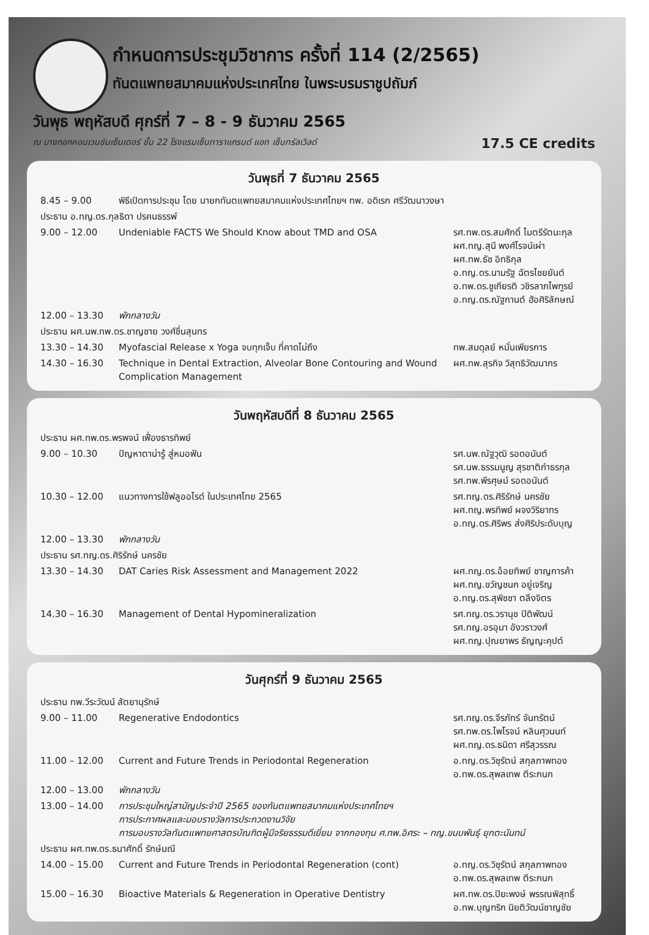กำหนดการประชุมวิชาการ ครั้งที่ 114 (2/2565)
ทันตแพทยสมาคมแห่งประเทศไทย ในพระบรมราชูปถัมภ์
วันพุธ พฤหัสบดี ศุกร์ที่ 7 – 8 - 9 ธันวาคม 2565
ณ บางกอกคอนเวนชันเซ็นเตอร์ ชั้น 22 โรงแรมเซ็นทาราแกรนด์ แอท เซ็นทรัลเวิลด์ 17.5 CE credits
วันพุธที่ 7 ธันวาคม 2565
| 8.45 – 9.00 | พิธีเปิดการประชุม โดย นายกทันตแพทยสมาคมแห่งประเทศไทยฯ ทพ. อดิเรก ศรีวัฒนาวงษา | |
| ประธาน อ.ทญ.ดร.กุลธิดา ปรคนธรรพ์ | | |
| 9.00 – 12.00 | Undeniable FACTS We Should Know about TMD and OSA | รศ.ทพ.ดร.สมศักดิ์ ไมตรีรัตนะกุล ผศ.ทญ.สุนี พงศ์โรจน์เผ่า ผศ.ทพ.ธัช อิทธิกุล อ.ทญ.ดร.นามรัฐ ฉัตรไชยยันต์ อ.ทพ.ดร.ชูเกียรติ วชิรลาภไพฑูรย์ อ.ทญ.ดร.ณัฐกานต์ ฮัอศิริลักษณ์ |
| 12.00 – 13.30 | พักกลางวัน | |
| ประธาน ผศ.นพ.ทพ.ดร.ชาญชาย วงศ์ชื่นสุนทร | | |
| 13.30 – 14.30 | Myofascial Release x Yoga จบทุกเจ็บ ที่คาดไม่ถึง | ทพ.สมดุลย์ หมั่นเพียรการ |
| 14.30 – 16.30 | Technique in Dental Extraction, Alveolar Bone Contouring and Wound Complication Management | ผศ.ทพ.สุรกิจ วิสุทธิวัฒนากร |
วันพฤหัสบดีที่ 8 ธันวาคม 2565
| ประธาน ผศ.ทพ.ดร.พรพจน์ เฟื่องธารทิพย์ | | |
| 9.00 – 10.30 | ปัญหาตาน่ารู้ สู่หมอฟัน | รศ.นพ.ณัฐวุฒิ รอดอนันต์ รศ.นพ.ธรรมนูญ สุรชาติกำธรกุล รศ.ทพ.พีรศุษม์ รอดอนันต์ |
| 10.30 – 12.00 | แนวทางการใช้ฟลูออไรด์ ในประเทศไทย 2565 | รศ.ทญ.ดร.ศิริรักษ์ นครชัย ผศ.ทญ.พรทิพย์ ผจงวิริยาทร อ.ทญ.ดร.ศิริพร ส่งศิริประดับบุญ |
| 12.00 – 13.30 | พักกลางวัน | |
| ประธาน รศ.ทญ.ดร.ศิริรักษ์ นครชัย | | |
| 13.30 – 14.30 | DAT Caries Risk Assessment and Management 2022 | ผศ.ทญ.ดร.อ้อยทิพย์ ชาญการค้า ผศ.ทญ.ขวัญชนก อยู่เจริญ อ.ทญ.ดร.สุพิชชา ตลึงจิตร |
| 14.30 – 16.30 | Management of Dental Hypomineralization | รศ.ทญ.ดร.วรานุช ปิติพัฒน์ รศ.ทญ.อรอุมา อังวราวงศ์ ผศ.ทญ.ปุณยาพร ธัญญะคุปต์ |
วันศุกร์ที่ 9 ธันวาคม 2565
| ประธาน ทพ.วีระวัฒน์ สัตยานุรักษ์ | | |
| 9.00 – 11.00 | Regenerative Endodontics | รศ.ทญ.ดร.จีรภัทร์ จันทรัตน์ รศ.ทพ.ดร.ไพโรจน์ หลินศุวนนท์ ผศ.ทญ.ดร.ธนิดา ศรีสุวรรณ |
| 11.00 – 12.00 | Current and Future Trends in Periodontal Regeneration | อ.ทญ.ดร.วิชุรัตน์ สกุลภาพทอง อ.ทพ.ดร.สุพลเทพ ตีระกนก |
| 12.00 – 13.00 | พักกลางวัน | |
| 13.00 – 14.00 | การประชุมใหญ่สามัญประจำปี 2565 ของทันตแพทยสมาคมแห่งประเทศไทยฯ การประกาศผลและมอบรางวัลการประกวดงานวิจัย การมอบรางวัลทันตแพทยศาสตรบัณฑิตผู้มีจริยธรรมดีเยี่ยม จากกองทุน ศ.ทพ.อิศระ – ทญ.ขนบพันธุ์ ยุกตะนันทน์ | |
| ประธาน ผศ.ทพ.ดร.ธนาศักดิ์ รักษ์มณี | | |
| 14.00 – 15.00 | Current and Future Trends in Periodontal Regeneration (cont) | อ.ทญ.ดร.วิชุรัตน์ สกุลภาพทอง อ.ทพ.ดร.สุพลเทพ ตีระกนก |
| 15.00 – 16.30 | Bioactive Materials & Regeneration in Operative Dentistry | ผศ.ทพ.ดร.ปิยะพงษ์ พรรณพิสุทธิ์ อ.ทพ.บุญฑริก นิยติวัฒน์ชาญชัย |